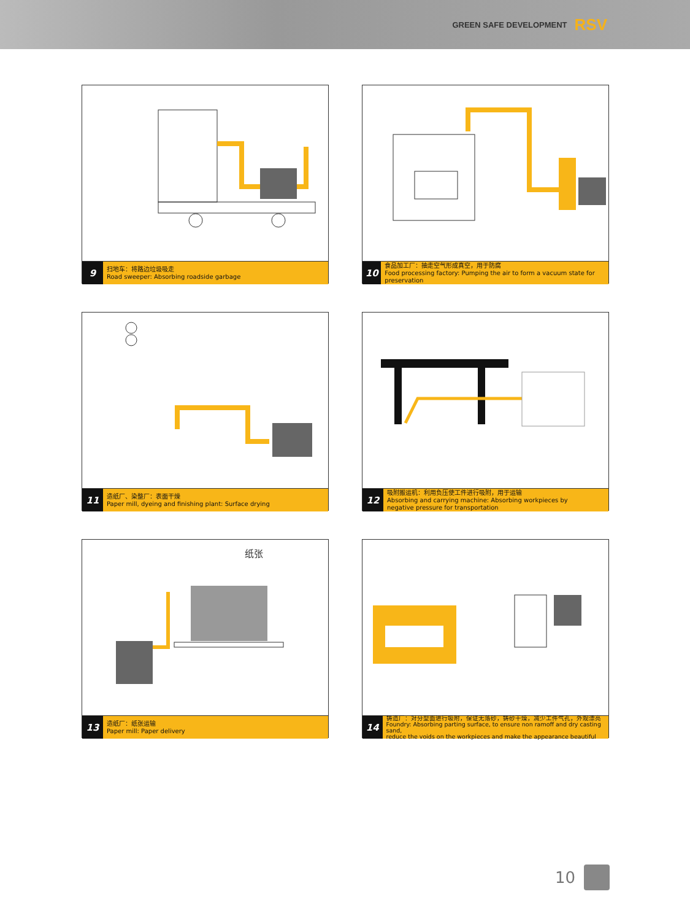GREEN SAFE DEVELOPMENT RSV
9
扫地车：将路边垃圾吸走
Road sweeper: Absorbing roadside garbage
10
食品加工厂：抽走空气形成真空，用于防腐
Food processing factory: Pumping the air to form a vacuum state for preservation
11
造纸厂、染整厂：表面干燥
Paper mill, dyeing and finishing plant: Surface drying
12
吸附搬运机：利用负压使工件进行吸附，用于运输
Absorbing and carrying machine: Absorbing workpieces by
negative pressure for transportation
纸张
13
造纸厂：纸张运输
Paper mill: Paper delivery
14
铸造厂：对分型面进行吸附，保证无落砂，铸砂干燥，减少工件气孔，外观漂亮
Foundry: Absorbing parting surface, to ensure non ramoff and dry casting sand,
reduce the voids on the workpieces and make the appearance beautiful
10